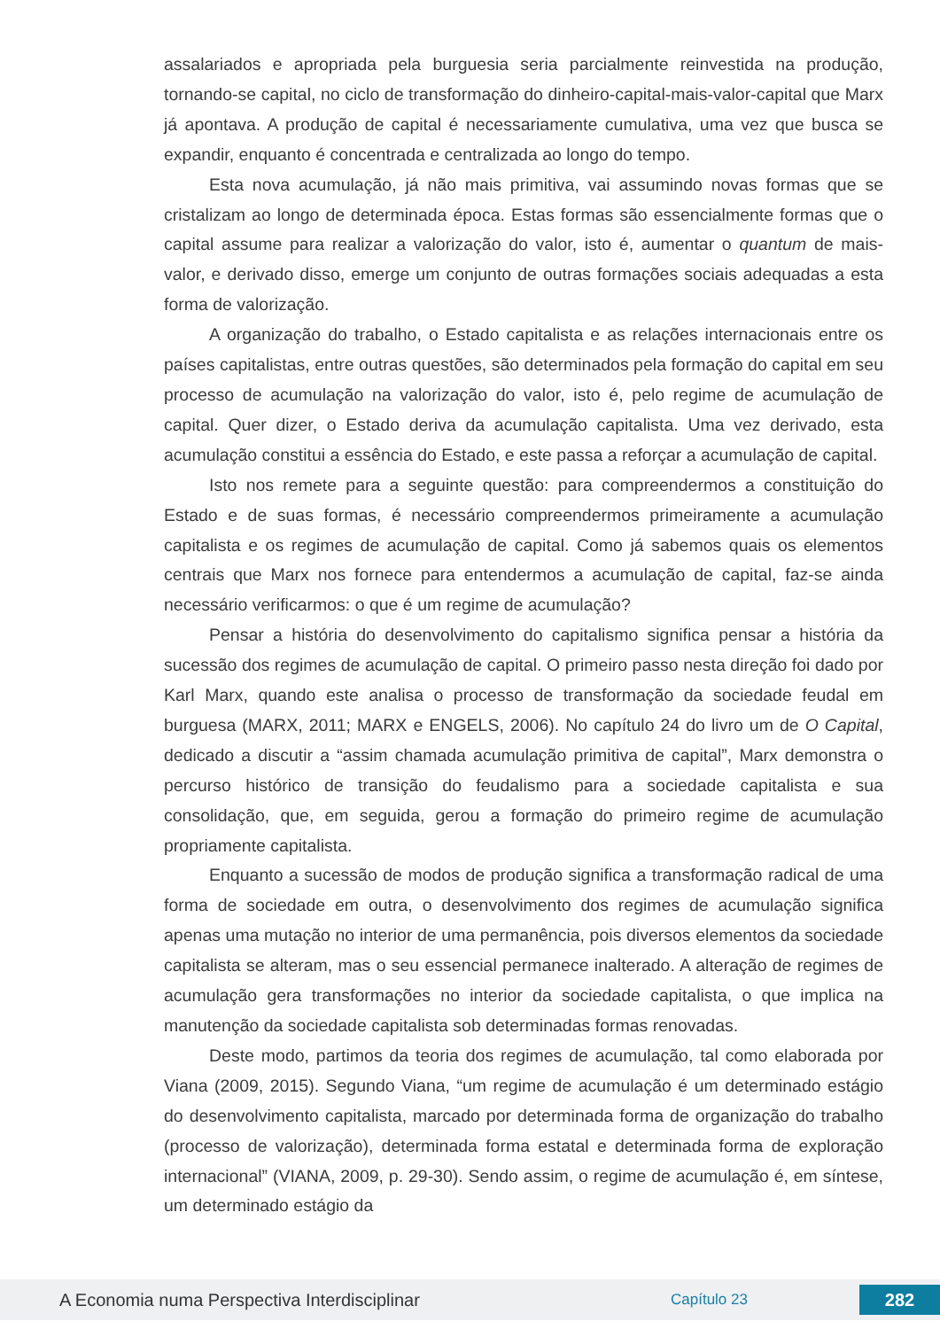assalariados e apropriada pela burguesia seria parcialmente reinvestida na produção, tornando-se capital, no ciclo de transformação do dinheiro-capital-mais-valor-capital que Marx já apontava. A produção de capital é necessariamente cumulativa, uma vez que busca se expandir, enquanto é concentrada e centralizada ao longo do tempo.
Esta nova acumulação, já não mais primitiva, vai assumindo novas formas que se cristalizam ao longo de determinada época. Estas formas são essencialmente formas que o capital assume para realizar a valorização do valor, isto é, aumentar o quantum de mais-valor, e derivado disso, emerge um conjunto de outras formações sociais adequadas a esta forma de valorização.
A organização do trabalho, o Estado capitalista e as relações internacionais entre os países capitalistas, entre outras questões, são determinados pela formação do capital em seu processo de acumulação na valorização do valor, isto é, pelo regime de acumulação de capital. Quer dizer, o Estado deriva da acumulação capitalista. Uma vez derivado, esta acumulação constitui a essência do Estado, e este passa a reforçar a acumulação de capital.
Isto nos remete para a seguinte questão: para compreendermos a constituição do Estado e de suas formas, é necessário compreendermos primeiramente a acumulação capitalista e os regimes de acumulação de capital. Como já sabemos quais os elementos centrais que Marx nos fornece para entendermos a acumulação de capital, faz-se ainda necessário verificarmos: o que é um regime de acumulação?
Pensar a história do desenvolvimento do capitalismo significa pensar a história da sucessão dos regimes de acumulação de capital. O primeiro passo nesta direção foi dado por Karl Marx, quando este analisa o processo de transformação da sociedade feudal em burguesa (MARX, 2011; MARX e ENGELS, 2006). No capítulo 24 do livro um de O Capital, dedicado a discutir a “assim chamada acumulação primitiva de capital”, Marx demonstra o percurso histórico de transição do feudalismo para a sociedade capitalista e sua consolidação, que, em seguida, gerou a formação do primeiro regime de acumulação propriamente capitalista.
Enquanto a sucessão de modos de produção significa a transformação radical de uma forma de sociedade em outra, o desenvolvimento dos regimes de acumulação significa apenas uma mutação no interior de uma permanência, pois diversos elementos da sociedade capitalista se alteram, mas o seu essencial permanece inalterado. A alteração de regimes de acumulação gera transformações no interior da sociedade capitalista, o que implica na manutenção da sociedade capitalista sob determinadas formas renovadas.
Deste modo, partimos da teoria dos regimes de acumulação, tal como elaborada por Viana (2009, 2015). Segundo Viana, “um regime de acumulação é um determinado estágio do desenvolvimento capitalista, marcado por determinada forma de organização do trabalho (processo de valorização), determinada forma estatal e determinada forma de exploração internacional” (VIANA, 2009, p. 29-30). Sendo assim, o regime de acumulação é, em síntese, um determinado estágio da
A Economia numa Perspectiva Interdisciplinar
Capítulo 23
282